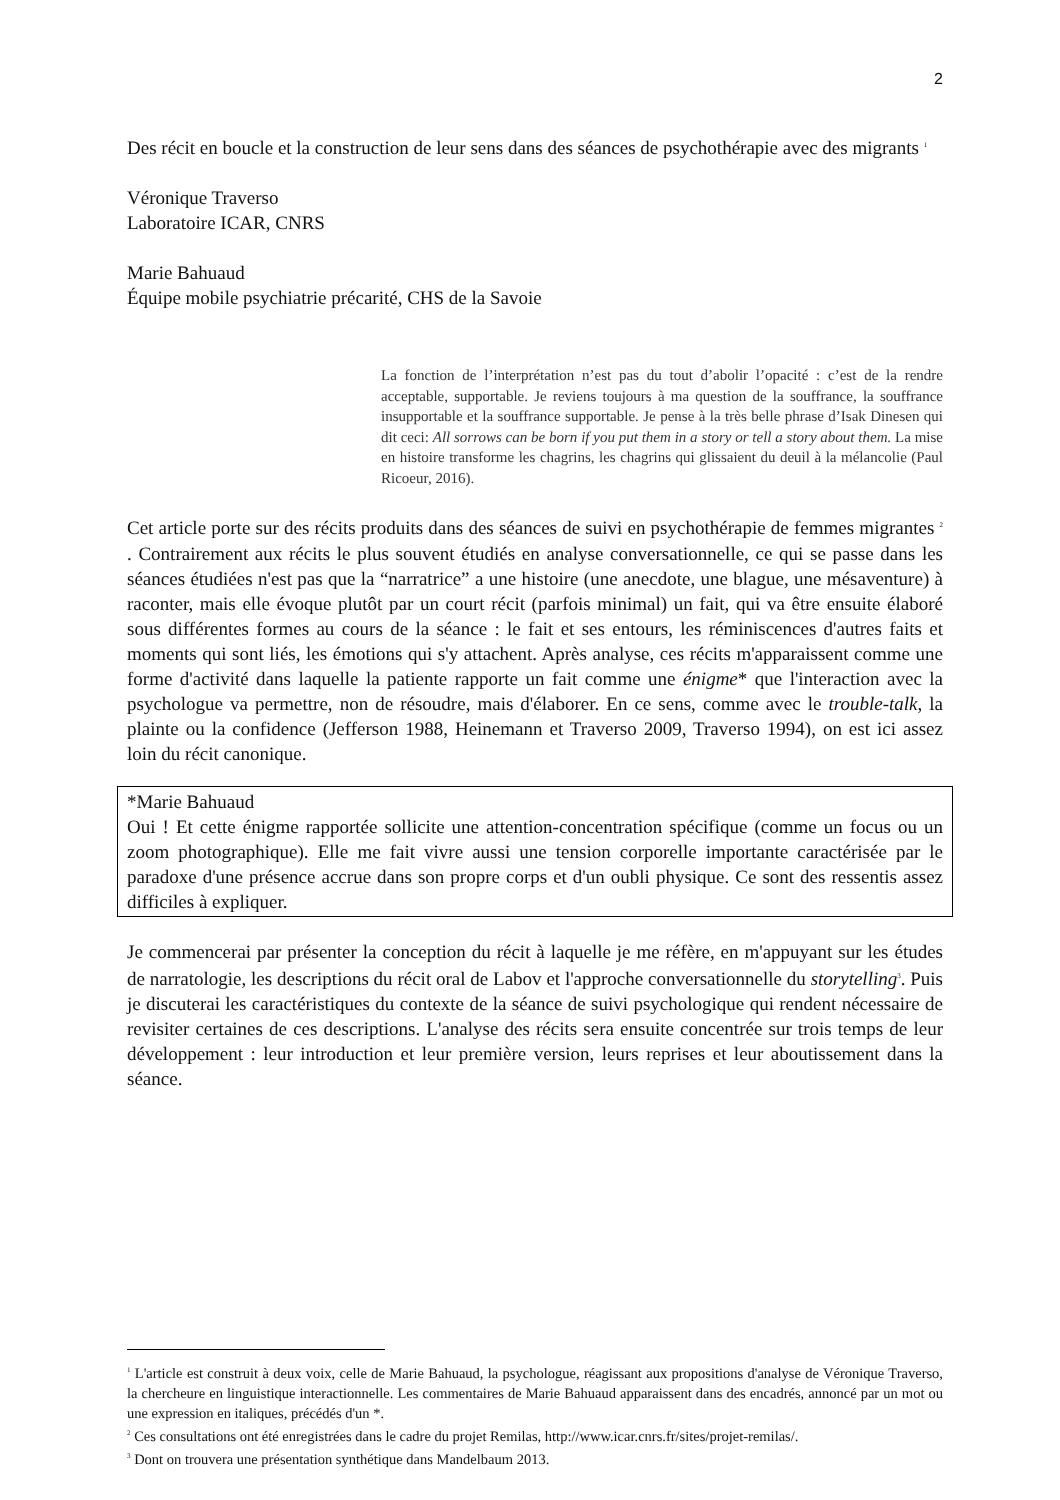2
Des récit en boucle et la construction de leur sens dans des séances de psychothérapie avec des migrants <sup>1</sup>
Véronique Traverso
Laboratoire ICAR, CNRS
Marie Bahuaud
Équipe mobile psychiatrie précarité, CHS de la Savoie
La fonction de l’interprétation n’est pas du tout d’abolir l’opacité : c’est de la rendre acceptable, supportable. Je reviens toujours à ma question de la souffrance, la souffrance insupportable et la souffrance supportable. Je pense à la très belle phrase d’Isak Dinesen qui dit ceci: All sorrows can be born if you put them in a story or tell a story about them. La mise en histoire transforme les chagrins, les chagrins qui glissaient du deuil à la mélancolie (Paul Ricoeur, 2016).
Cet article porte sur des récits produits dans des séances de suivi en psychothérapie de femmes migrantes <sup>2</sup> . Contrairement aux récits le plus souvent étudiés en analyse conversationnelle, ce qui se passe dans les séances étudiées n'est pas que la “narratrice” a une histoire (une anecdote, une blague, une mésaventure) à raconter, mais elle évoque plutôt par un court récit (parfois minimal) un fait, qui va être ensuite élaboré sous différentes formes au cours de la séance : le fait et ses entours, les réminiscences d'autres faits et moments qui sont liés, les émotions qui s'y attachent. Après analyse, ces récits m'apparaissent comme une forme d'activité dans laquelle la patiente rapporte un fait comme une énigme* que l'interaction avec la psychologue va permettre, non de résoudre, mais d'élaborer. En ce sens, comme avec le trouble-talk, la plainte ou la confidence (Jefferson 1988, Heinemann et Traverso 2009, Traverso 1994), on est ici assez loin du récit canonique.
*Marie Bahuaud
Oui ! Et cette énigme rapportée sollicite une attention-concentration spécifique (comme un focus ou un zoom photographique). Elle me fait vivre aussi une tension corporelle importante caractérisée par le paradoxe d'une présence accrue dans son propre corps et d'un oubli physique. Ce sont des ressentis assez difficiles à expliquer.
Je commencerai par présenter la conception du récit à laquelle je me réfère, en m'appuyant sur les études de narratologie, les descriptions du récit oral de Labov et l'approche conversationnelle du storytelling<sup>3</sup>. Puis je discuterai les caractéristiques du contexte de la séance de suivi psychologique qui rendent nécessaire de revisiter certaines de ces descriptions. L'analyse des récits sera ensuite concentrée sur trois temps de leur développement : leur introduction et leur première version, leurs reprises et leur aboutissement dans la séance.
<sup>1</sup> L'article est construit à deux voix, celle de Marie Bahuaud, la psychologue, réagissant aux propositions d'analyse de Véronique Traverso, la chercheure en linguistique interactionnelle. Les commentaires de Marie Bahuaud apparaissent dans des encadrés, annoncé par un mot ou une expression en italiques, précédés d'un *.
<sup>2</sup> Ces consultations ont été enregistrées dans le cadre du projet Remilas, http://www.icar.cnrs.fr/sites/projet-remilas/.
<sup>3</sup> Dont on trouvera une présentation synthétique dans Mandelbaum 2013.